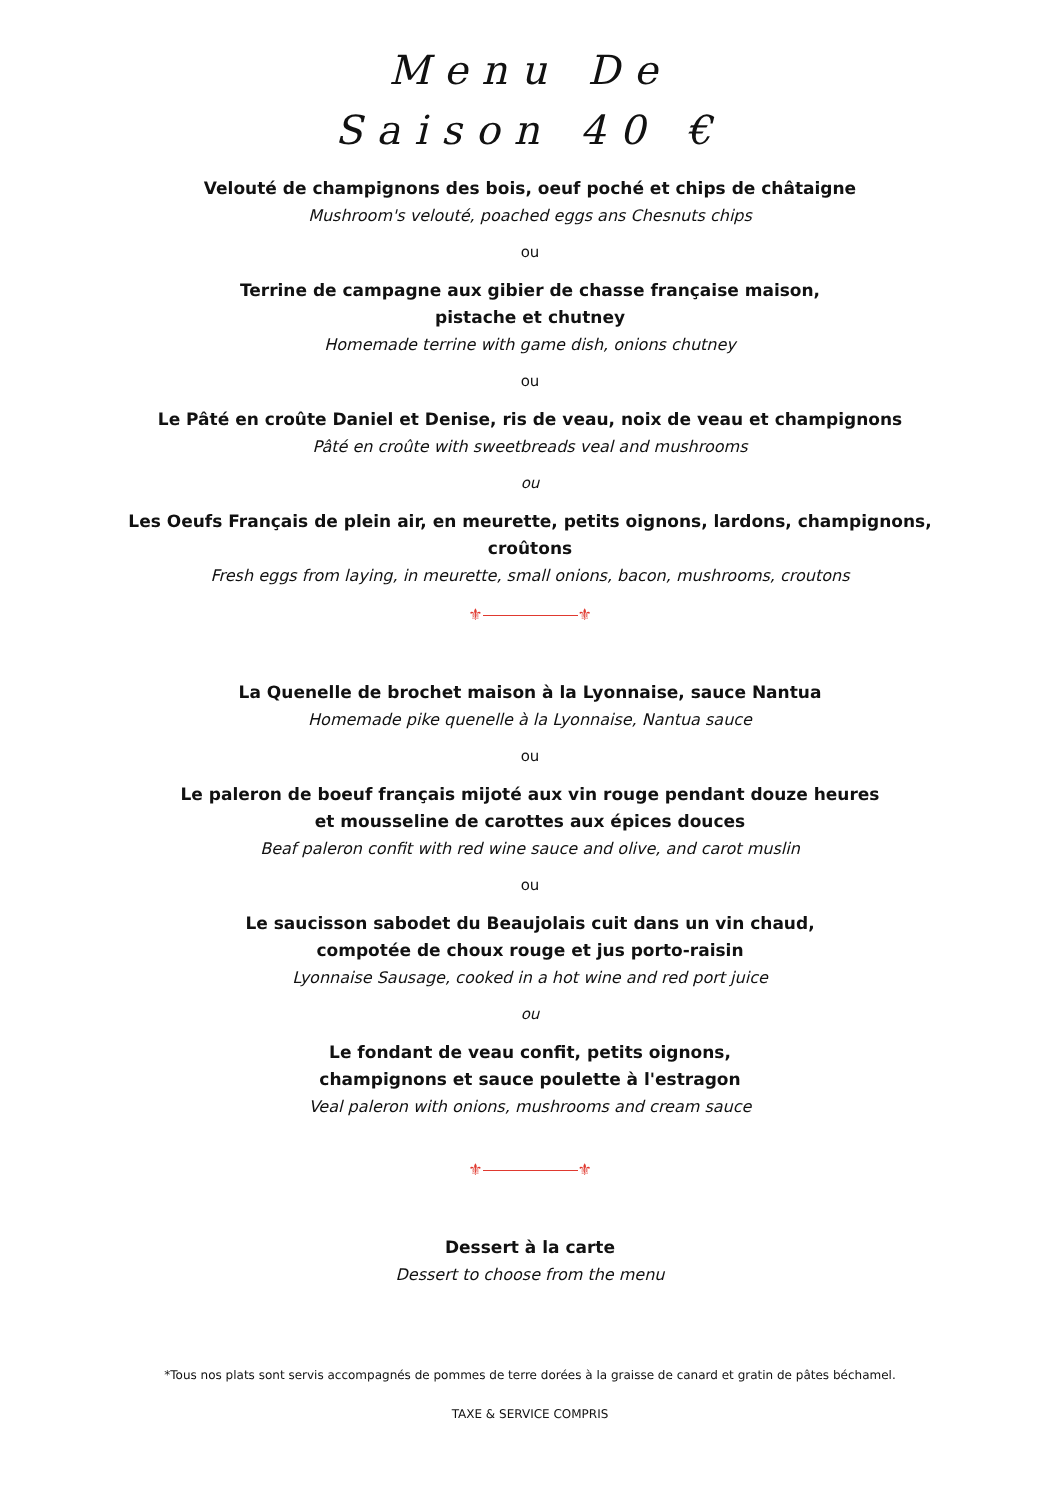Menu De
Saison 40 €
Velouté de champignons des bois, oeuf poché et chips de châtaigne
Mushroom's velouté, poached eggs ans Chesnuts chips
ou
Terrine de campagne aux gibier de chasse française maison,
pistache et chutney
Homemade terrine with game dish, onions chutney
ou
Le Pâté en croûte Daniel et Denise, ris de veau, noix de veau et champignons
Pâté en croûte with sweetbreads veal and mushrooms
ou
Les Oeufs Français de plein air, en meurette, petits oignons, lardons, champignons,
croûtons
Fresh eggs from laying, in meurette, small onions, bacon, mushrooms, croutons
⚜ ⚜
La Quenelle de brochet maison à la Lyonnaise, sauce Nantua
Homemade pike quenelle à la Lyonnaise, Nantua sauce
ou
Le paleron de boeuf français mijoté aux vin rouge pendant douze heures
et mousseline de carottes aux épices douces
Beaf paleron confit with red wine sauce and olive, and carot muslin
ou
Le saucisson sabodet du Beaujolais cuit dans un vin chaud,
compotée de choux rouge et jus porto-raisin
Lyonnaise Sausage, cooked in a hot wine and red port juice
ou
Le fondant de veau confit, petits oignons,
champignons et sauce poulette à l'estragon
Veal paleron with onions, mushrooms and cream sauce
⚜ ⚜
Dessert à la carte
Dessert to choose from the menu
*Tous nos plats sont servis accompagnés de pommes de terre dorées à la graisse de canard et gratin de pâtes béchamel.
TAXE & SERVICE COMPRIS